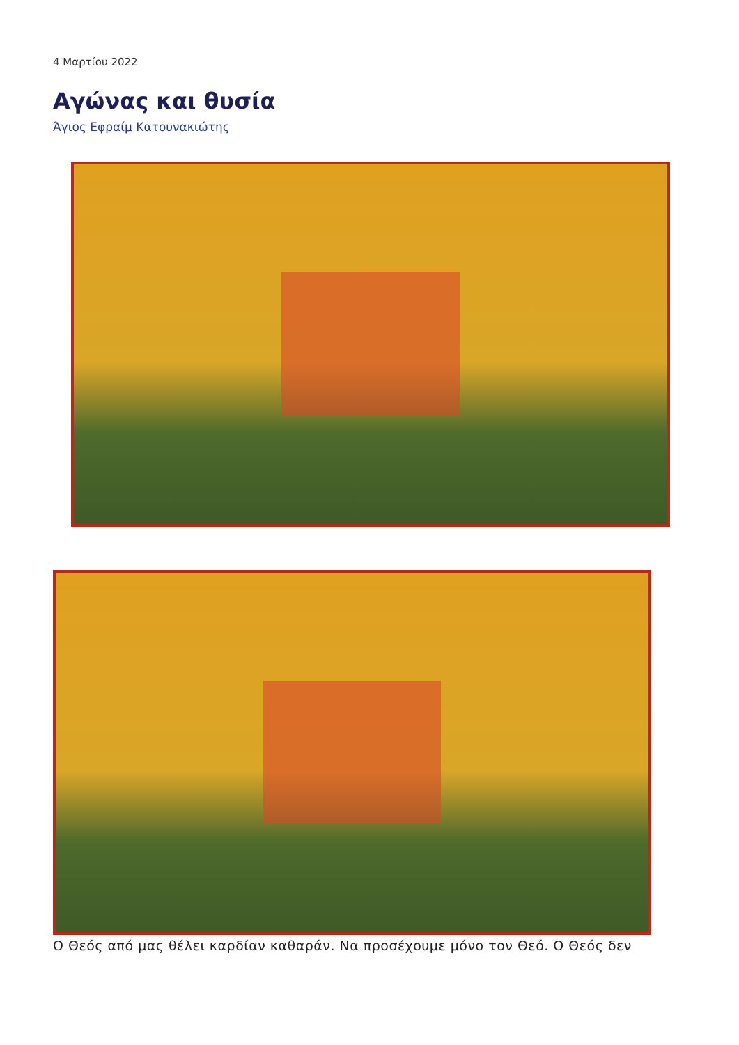4 Μαρτίου 2022
Αγώνας και θυσία
Άγιος Εφραίμ Κατουνακιώτης
Ο Θεός από μας θέλει καρδίαν καθαράν. Να προσέχουμε μόνο τον Θεό. Ο Θεός δεν